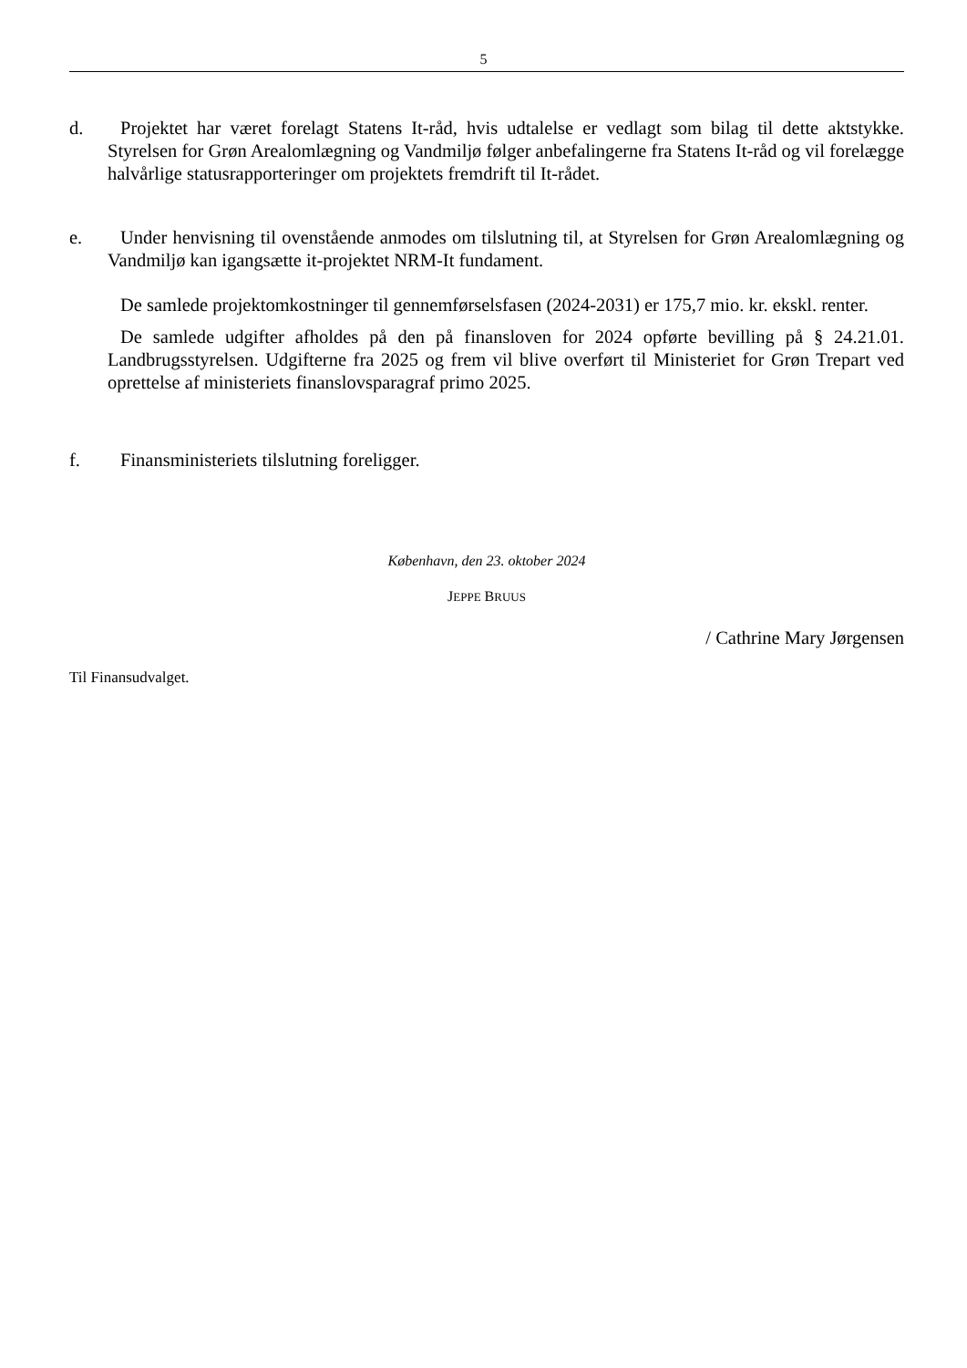5
d. Projektet har været forelagt Statens It-råd, hvis udtalelse er vedlagt som bilag til dette aktstykke. Styrelsen for Grøn Arealomlægning og Vandmiljø følger anbefalingerne fra Statens It-råd og vil forelægge halvårlige statusrapporteringer om projektets fremdrift til It-rådet.
e. Under henvisning til ovenstående anmodes om tilslutning til, at Styrelsen for Grøn Arealomlægning og Vandmiljø kan igangsætte it-projektet NRM-It fundament.
De samlede projektomkostninger til gennemførselsfasen (2024-2031) er 175,7 mio. kr. ekskl. renter.
De samlede udgifter afholdes på den på finansloven for 2024 opførte bevilling på § 24.21.01. Landbrugsstyrelsen. Udgifterne fra 2025 og frem vil blive overført til Ministeriet for Grøn Trepart ved oprettelse af ministeriets finanslovsparagraf primo 2025.
f. Finansministeriets tilslutning foreligger.
København, den 23. oktober 2024
JEPPE BRUUS
/ Cathrine Mary Jørgensen
Til Finansudvalget.